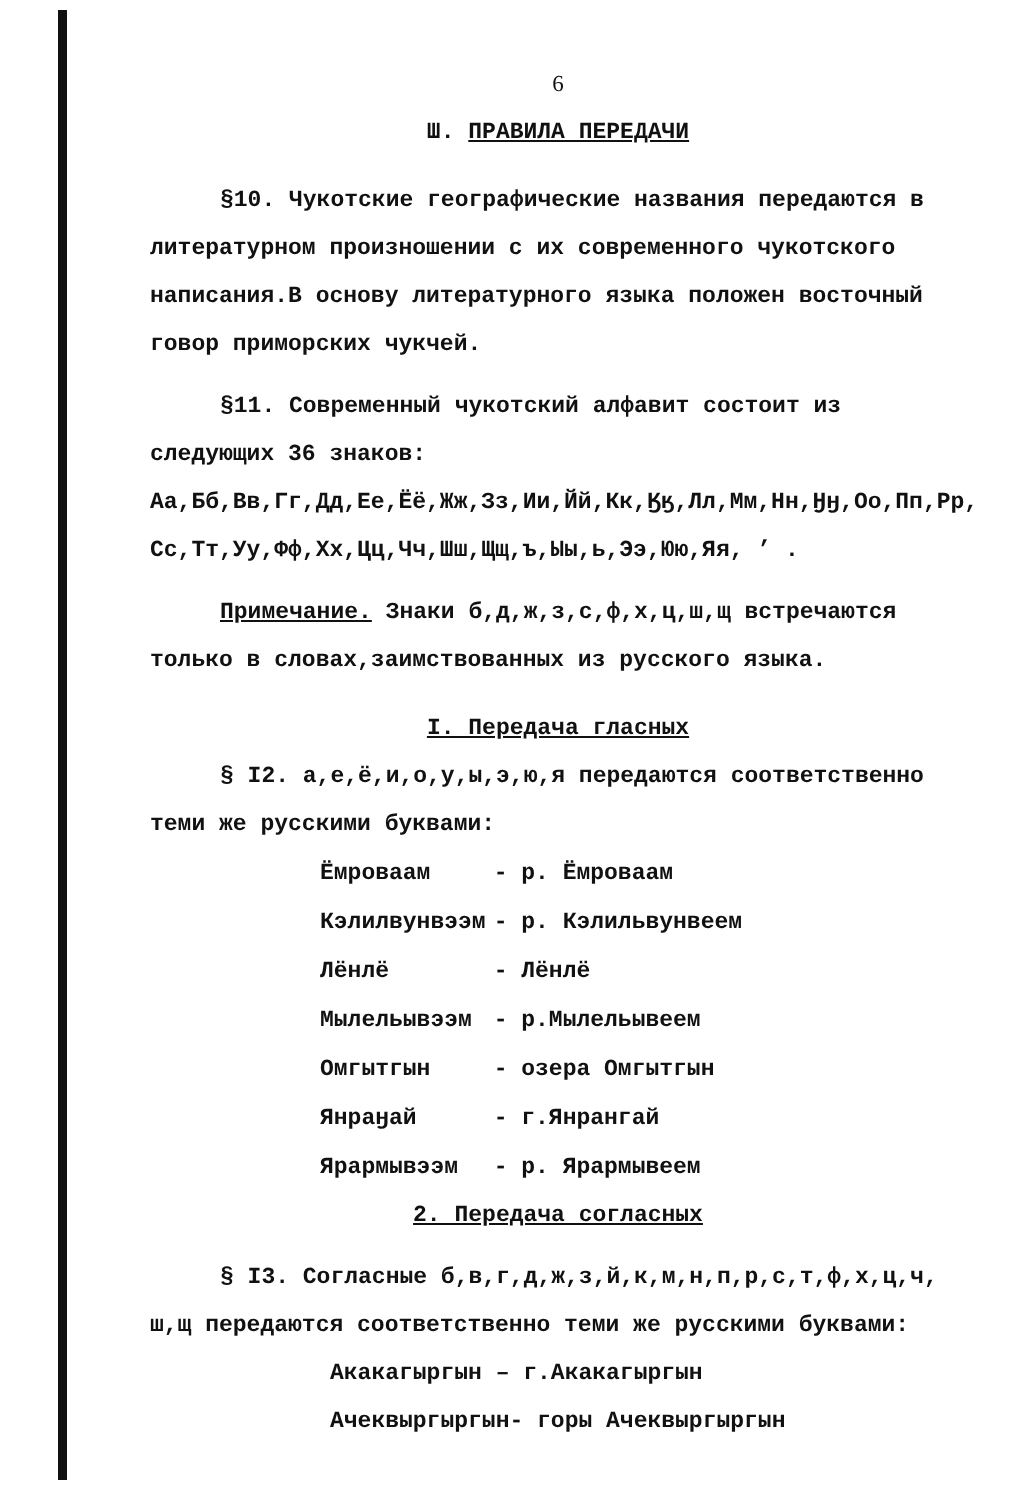6
Ш. ПРАВИЛА ПЕРЕДАЧИ
§10. Чукотские географические названия передаются в литературном произношении с их современного чукотского написания.В основу литературного языка положен восточный говор приморских чукчей.
§11. Современный чукотский алфавит состоит из следующих 36 знаков:
Аа,Бб,Вв,Гг,Дд,Ее,Ёё,Жж,Зз,Ии,Йй,Кк,Ӄӄ,Лл,Мм,Нн,Ӈӈ,Оо,Пп,Рр, Сс,Тт,Уу,Фф,Хх,Цц,Чч,Шш,Щщ,ъ,Ыы,ь,Ээ,Юю,Яя, ’ .
Примечание. Знаки б,д,ж,з,с,ф,х,ц,ш,щ встречаются только в словах,заимствованных из русского языка.
I. Передача гласных
§ I2. а,е,ё,и,о,у,ы,э,ю,я передаются соответственно теми же русскими буквами:
| Ёмроваам | - р. Ёмроваам |
| Кэлилвунвээм | - р. Кэлильвунвеем |
| Лёнлё | - Лёнлё |
| Мылельывээм | - р.Мылельывеем |
| Омгытгын | - озера Омгытгын |
| Янраӈай | - г.Янрангай |
| Ярармывээм | - р. Ярармывеем |
2. Передача согласных
§ I3. Согласные б,в,г,д,ж,з,й,к,м,н,п,р,с,т,ф,х,ц,ч, ш,щ передаются соответственно теми же русскими буквами:
Акакагыргын – г.Акакагыргын
Ачеквыргыргын- горы Ачеквыргыргын